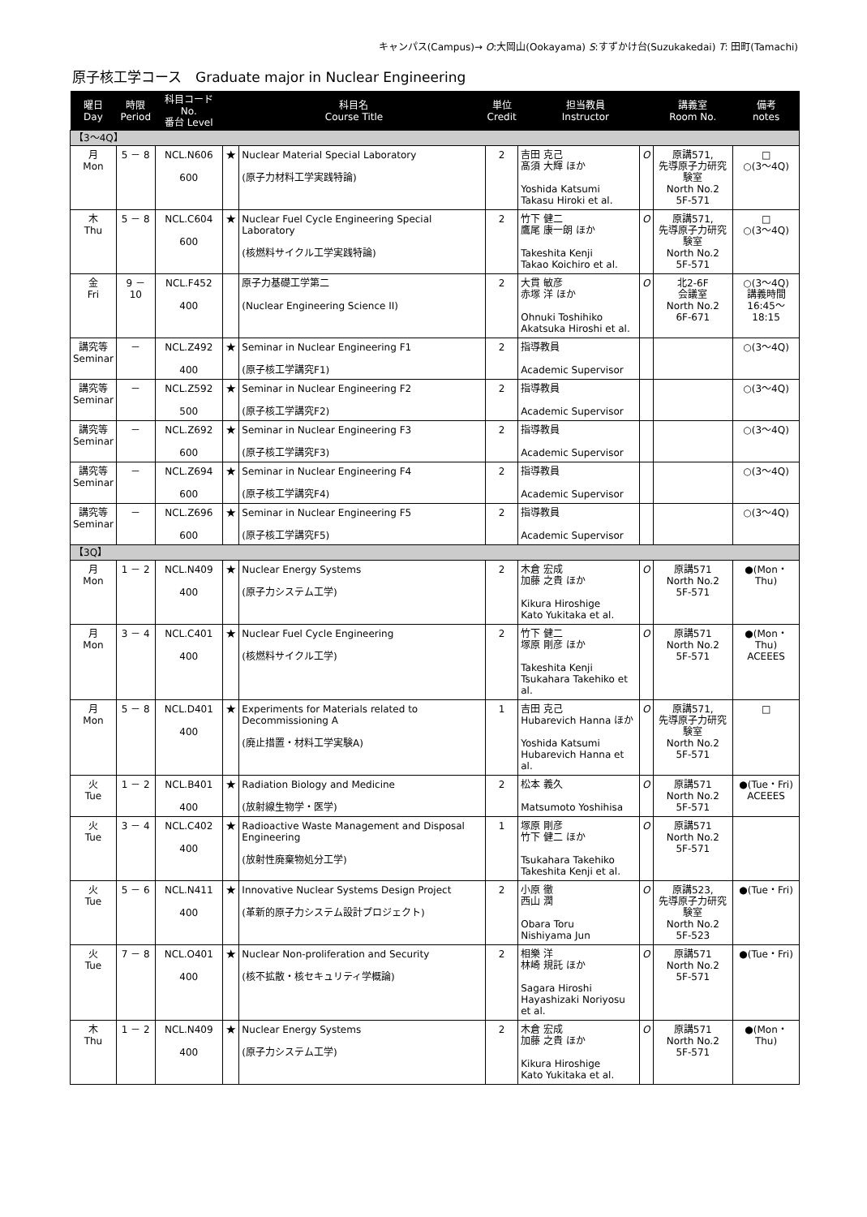キャンパス(Campus)→ O:大岡山(Ookayama) S:すずかけ台(Suzukakedai) T: 田町(Tamachi)
原子核工学コース　Graduate major in Nuclear Engineering
| 曜日 Day | 時限 Period | 科目コード No. 番台 Level | 科目名 Course Title | | 単位 Credit | 担当教員 Instructor | | 講義室 Room No. | 備考 notes |
| --- | --- | --- | --- | --- | --- | --- | --- | --- | --- |
| 【3～4Q】 | | | | | | | | | |
| 月 Mon | 5 － 8 | NCL.N606 600 | ★ | Nuclear Material Special Laboratory (原子力材料工学実践特論) | 2 | 吉田 克己 髙須 大輝 ほか Yoshida Katsumi Takasu Hiroki et al. | O | 原講571, 先導原子力研究験室 North No.2 5F-571 | □ ○(3～4Q) |
| 木 Thu | 5 － 8 | NCL.C604 600 | ★ | Nuclear Fuel Cycle Engineering Special Laboratory (核燃料サイクル工学実践特論) | 2 | 竹下 健二 鷹尾 康一朗 ほか Takeshita Kenji Takao Koichiro et al. | O | 原講571, 先導原子力研究験室 North No.2 5F-571 | □ ○(3～4Q) |
| 金 Fri | 9 － 10 | NCL.F452 400 | | 原子力基礎工学第二 (Nuclear Engineering Science II) | 2 | 大貫 敏彦 赤塚 洋 ほか Ohnuki Toshihiko Akatsuka Hiroshi et al. | O | 北2-6F 会議室 North No.2 6F-671 | ○(3～4Q) 講義時間 16:45～18:15 |
| 講究等 Seminar | － | NCL.Z492 400 | ★ | Seminar in Nuclear Engineering F1 (原子核工学講究F1) | 2 | 指導教員 Academic Supervisor | | | ○(3～4Q) |
| 講究等 Seminar | － | NCL.Z592 500 | ★ | Seminar in Nuclear Engineering F2 (原子核工学講究F2) | 2 | 指導教員 Academic Supervisor | | | ○(3～4Q) |
| 講究等 Seminar | － | NCL.Z692 600 | ★ | Seminar in Nuclear Engineering F3 (原子核工学講究F3) | 2 | 指導教員 Academic Supervisor | | | ○(3～4Q) |
| 講究等 Seminar | － | NCL.Z694 600 | ★ | Seminar in Nuclear Engineering F4 (原子核工学講究F4) | 2 | 指導教員 Academic Supervisor | | | ○(3～4Q) |
| 講究等 Seminar | － | NCL.Z696 600 | ★ | Seminar in Nuclear Engineering F5 (原子核工学講究F5) | 2 | 指導教員 Academic Supervisor | | | ○(3～4Q) |
| 【3Q】 | | | | | | | | | |
| 月 Mon | 1 － 2 | NCL.N409 400 | ★ | Nuclear Energy Systems (原子力システム工学) | 2 | 木倉 宏成 加藤 之貴 ほか Kikura Hiroshige Kato Yukitaka et al. | O | 原講571 North No.2 5F-571 | ●(Mon・Thu) |
| 月 Mon | 3 － 4 | NCL.C401 400 | ★ | Nuclear Fuel Cycle Engineering (核燃料サイクル工学) | 2 | 竹下 健二 塚原 剛彦 ほか Takeshita Kenji Tsukahara Takehiko et al. | O | 原講571 North No.2 5F-571 | ●(Mon・Thu) ACEEES |
| 月 Mon | 5 － 8 | NCL.D401 400 | ★ | Experiments for Materials related to Decommissioning A (廃止措置・材料工学実験A) | 1 | 吉田 克己 Hubarevich Hanna ほか Yoshida Katsumi Hubarevich Hanna et al. | O | 原講571, 先導原子力研究験室 North No.2 5F-571 | □ |
| 火 Tue | 1 － 2 | NCL.B401 400 | ★ | Radiation Biology and Medicine (放射線生物学・医学) | 2 | 松本 義久 Matsumoto Yoshihisa | O | 原講571 North No.2 5F-571 | ●(Tue・Fri) ACEEES |
| 火 Tue | 3 － 4 | NCL.C402 400 | ★ | Radioactive Waste Management and Disposal Engineering (放射性廃棄物処分工学) | 1 | 塚原 剛彦 竹下 健二 ほか Tsukahara Takehiko Takeshita Kenji et al. | O | 原講571 North No.2 5F-571 | |
| 火 Tue | 5 － 6 | NCL.N411 400 | ★ | Innovative Nuclear Systems Design Project (革新的原子力システム設計プロジェクト) | 2 | 小原 徹 西山 潤 Obara Toru Nishiyama Jun | O | 原講523, 先導原子力研究験室 North No.2 5F-523 | ●(Tue・Fri) |
| 火 Tue | 7 － 8 | NCL.O401 400 | ★ | Nuclear Non-proliferation and Security (核不拡散・核セキュリティ学概論) | 2 | 相樂 洋 林崎 規託 ほか Sagara Hiroshi Hayashizaki Noriyosu et al. | O | 原講571 North No.2 5F-571 | ●(Tue・Fri) |
| 木 Thu | 1 － 2 | NCL.N409 400 | ★ | Nuclear Energy Systems (原子力システム工学) | 2 | 木倉 宏成 加藤 之貴 ほか Kikura Hiroshige Kato Yukitaka et al. | O | 原講571 North No.2 5F-571 | ●(Mon・Thu) |